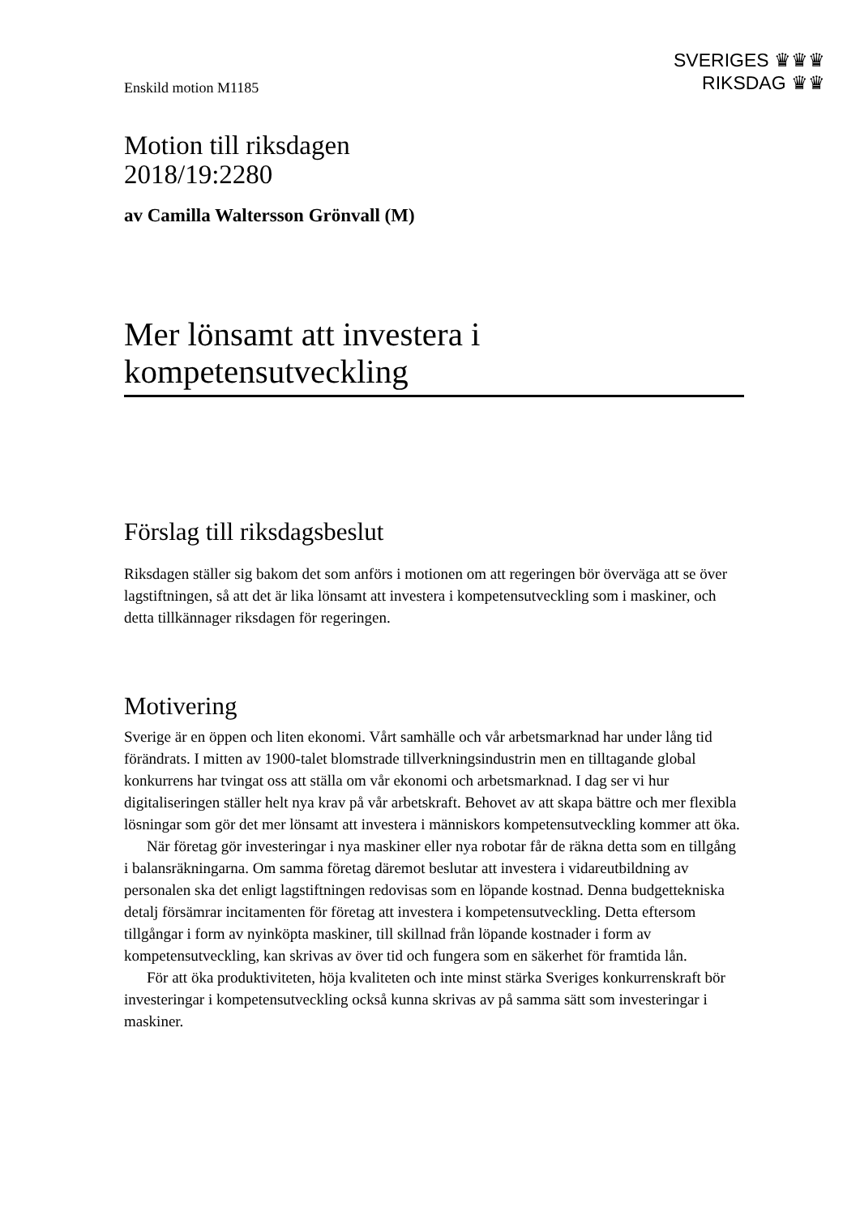Enskild motion M1185
SVERIGES ♛♛♛
RIKSDAG ♛♛
Motion till riksdagen
2018/19:2280
av Camilla Waltersson Grönvall (M)
Mer lönsamt att investera i kompetensutveckling
Förslag till riksdagsbeslut
Riksdagen ställer sig bakom det som anförs i motionen om att regeringen bör överväga att se över lagstiftningen, så att det är lika lönsamt att investera i kompetensutveckling som i maskiner, och detta tillkännager riksdagen för regeringen.
Motivering
Sverige är en öppen och liten ekonomi. Vårt samhälle och vår arbetsmarknad har under lång tid förändrats. I mitten av 1900-talet blomstrade tillverkningsindustrin men en tilltagande global konkurrens har tvingat oss att ställa om vår ekonomi och arbets­marknad. I dag ser vi hur digitaliseringen ställer helt nya krav på vår arbetskraft. Behovet av att skapa bättre och mer flexibla lösningar som gör det mer lönsamt att investera i människors kompetensutveckling kommer att öka.
När företag gör investeringar i nya maskiner eller nya robotar får de räkna detta som en tillgång i balansräkningarna. Om samma företag däremot beslutar att investera i vidareutbildning av personalen ska det enligt lagstiftningen redovisas som en löpande kostnad. Denna budgettekniska detalj försämrar incitamenten för företag att investera i kompetensutveckling. Detta eftersom tillgångar i form av nyinköpta maskiner, till skillnad från löpande kostnader i form av kompetensutveckling, kan skrivas av över tid och fungera som en säkerhet för framtida lån.
För att öka produktiviteten, höja kvaliteten och inte minst stärka Sveriges konkurrens­kraft bör investeringar i kompetensutveckling också kunna skrivas av på samma sätt som investeringar i maskiner.